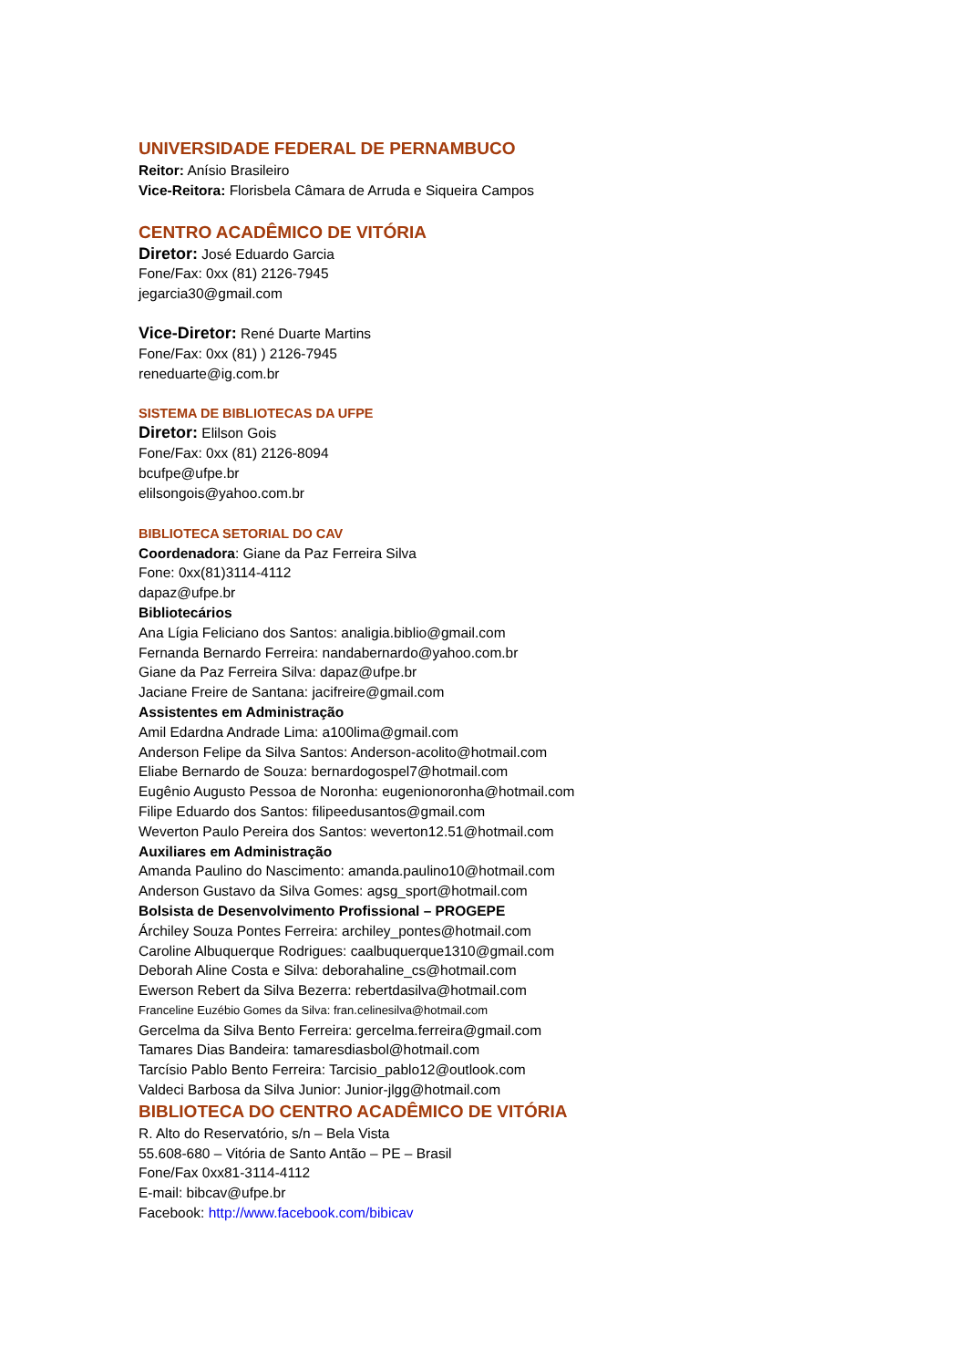UNIVERSIDADE FEDERAL DE PERNAMBUCO
Reitor: Anísio Brasileiro
Vice-Reitora: Florisbela Câmara de Arruda e Siqueira Campos
CENTRO ACADÊMICO DE VITÓRIA
Diretor: José Eduardo Garcia
Fone/Fax: 0xx (81) 2126-7945
jegarcia30@gmail.com
Vice-Diretor: René Duarte Martins
Fone/Fax: 0xx (81) ) 2126-7945
reneduarte@ig.com.br
SISTEMA DE BIBLIOTECAS DA UFPE
Diretor: Elilson Gois
Fone/Fax: 0xx (81) 2126-8094
bcufpe@ufpe.br
elilsongois@yahoo.com.br
BIBLIOTECA SETORIAL DO CAV
Coordenadora: Giane da Paz Ferreira Silva
Fone: 0xx(81)3114-4112
dapaz@ufpe.br
Bibliotecários
Ana Lígia Feliciano dos Santos: analigia.biblio@gmail.com
Fernanda Bernardo Ferreira: nandabernardo@yahoo.com.br
Giane da Paz Ferreira Silva: dapaz@ufpe.br
Jaciane Freire de Santana: jacifreire@gmail.com
Assistentes em Administração
Amil Edardna Andrade Lima: a100lima@gmail.com
Anderson Felipe da Silva Santos: Anderson-acolito@hotmail.com
Eliabe Bernardo de Souza: bernardogospel7@hotmail.com
Eugênio Augusto Pessoa de Noronha: eugenionoronha@hotmail.com
Filipe Eduardo dos Santos: filipeedusantos@gmail.com
Weverton Paulo Pereira dos Santos: weverton12.51@hotmail.com
Auxiliares em Administração
Amanda Paulino do Nascimento: amanda.paulino10@hotmail.com
Anderson Gustavo da Silva Gomes: agsg_sport@hotmail.com
Bolsista de Desenvolvimento Profissional – PROGEPE
Árchiley Souza Pontes Ferreira: archiley_pontes@hotmail.com
Caroline Albuquerque Rodrigues: caalbuquerque1310@gmail.com
Deborah Aline Costa e Silva: deborahaline_cs@hotmail.com
Ewerson Rebert da Silva Bezerra: rebertdasilva@hotmail.com
Franceline Euzébio Gomes da Silva: fran.celinesilva@hotmail.com
Gercelma da Silva Bento Ferreira: gercelma.ferreira@gmail.com
Tamares Dias Bandeira: tamaresdiasbol@hotmail.com
Tarcísio Pablo Bento Ferreira: Tarcisio_pablo12@outlook.com
Valdeci Barbosa da Silva Junior: Junior-jlgg@hotmail.com
BIBLIOTECA DO CENTRO ACADÊMICO DE VITÓRIA
R. Alto do Reservatório, s/n – Bela Vista
55.608-680 – Vitória de Santo Antão – PE – Brasil
Fone/Fax 0xx81-3114-4112
E-mail: bibcav@ufpe.br
Facebook: http://www.facebook.com/bibicav